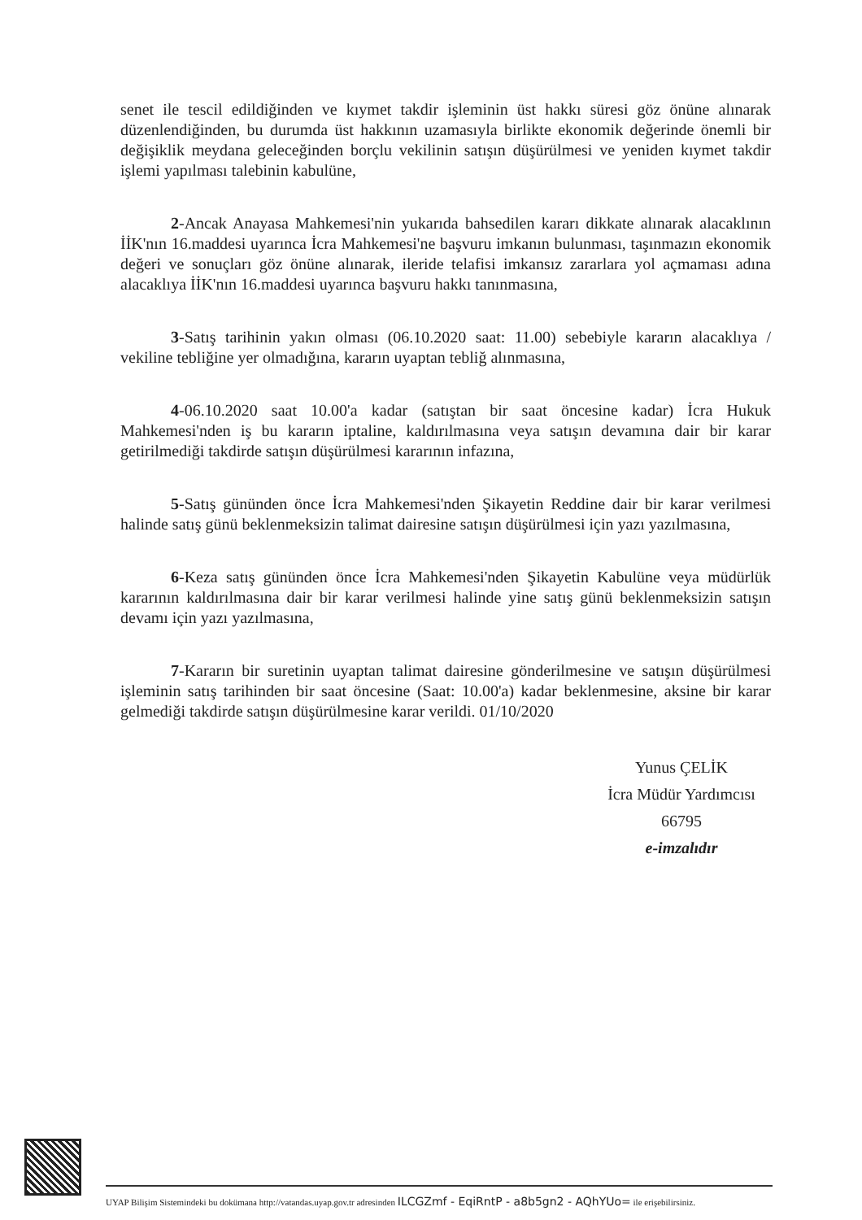senet ile tescil edildiğinden ve kıymet takdir işleminin üst hakkı süresi göz önüne alınarak düzenlendiğinden, bu durumda üst hakkının uzamasıyla birlikte ekonomik değerinde önemli bir değişiklik meydana geleceğinden borçlu vekilinin satışın düşürülmesi ve yeniden kıymet takdir işlemi yapılması talebinin kabulüne,
2-Ancak Anayasa Mahkemesi'nin yukarıda bahsedilen kararı dikkate alınarak alacaklının İİK'nın 16.maddesi uyarınca İcra Mahkemesi'ne başvuru imkanın bulunması, taşınmazın ekonomik değeri ve sonuçları göz önüne alınarak, ileride telafisi imkansız zararlara yol açmaması adına alacaklıya İİK'nın 16.maddesi uyarınca başvuru hakkı tanınmasına,
3-Satış tarihinin yakın olması (06.10.2020 saat: 11.00) sebebiyle kararın alacaklıya / vekiline tebliğine yer olmadığına, kararın uyaptan tebliğ alınmasına,
4-06.10.2020 saat 10.00'a kadar (satıştan bir saat öncesine kadar) İcra Hukuk Mahkemesi'nden iş bu kararın iptaline, kaldırılmasına veya satışın devamına dair bir karar getirilmediği takdirde satışın düşürülmesi kararının infazına,
5-Satış gününden önce İcra Mahkemesi'nden Şikayetin Reddine dair bir karar verilmesi halinde satış günü beklenmeksizin talimat dairesine satışın düşürülmesi için yazı yazılmasına,
6-Keza satış gününden önce İcra Mahkemesi'nden Şikayetin Kabulüne veya müdürlük kararının kaldırılmasına dair bir karar verilmesi halinde yine satış günü beklenmeksizin satışın devamı için yazı yazılmasına,
7-Kararın bir suretinin uyaptan talimat dairesine gönderilmesine ve satışın düşürülmesi işleminin satış tarihinden bir saat öncesine (Saat: 10.00'a) kadar beklenmesine, aksine bir karar gelmediği takdirde satışın düşürülmesine karar verildi. 01/10/2020
Yunus ÇELİK
İcra Müdür Yardımcısı
66795
e-imzalıdır
UYAP Bilişim Sistemindeki bu dokümana http://vatandas.uyap.gov.tr adresinden ILCGZmf - EqiRntP - a8b5gn2 - AQhYUo= ile erişebilirsiniz.